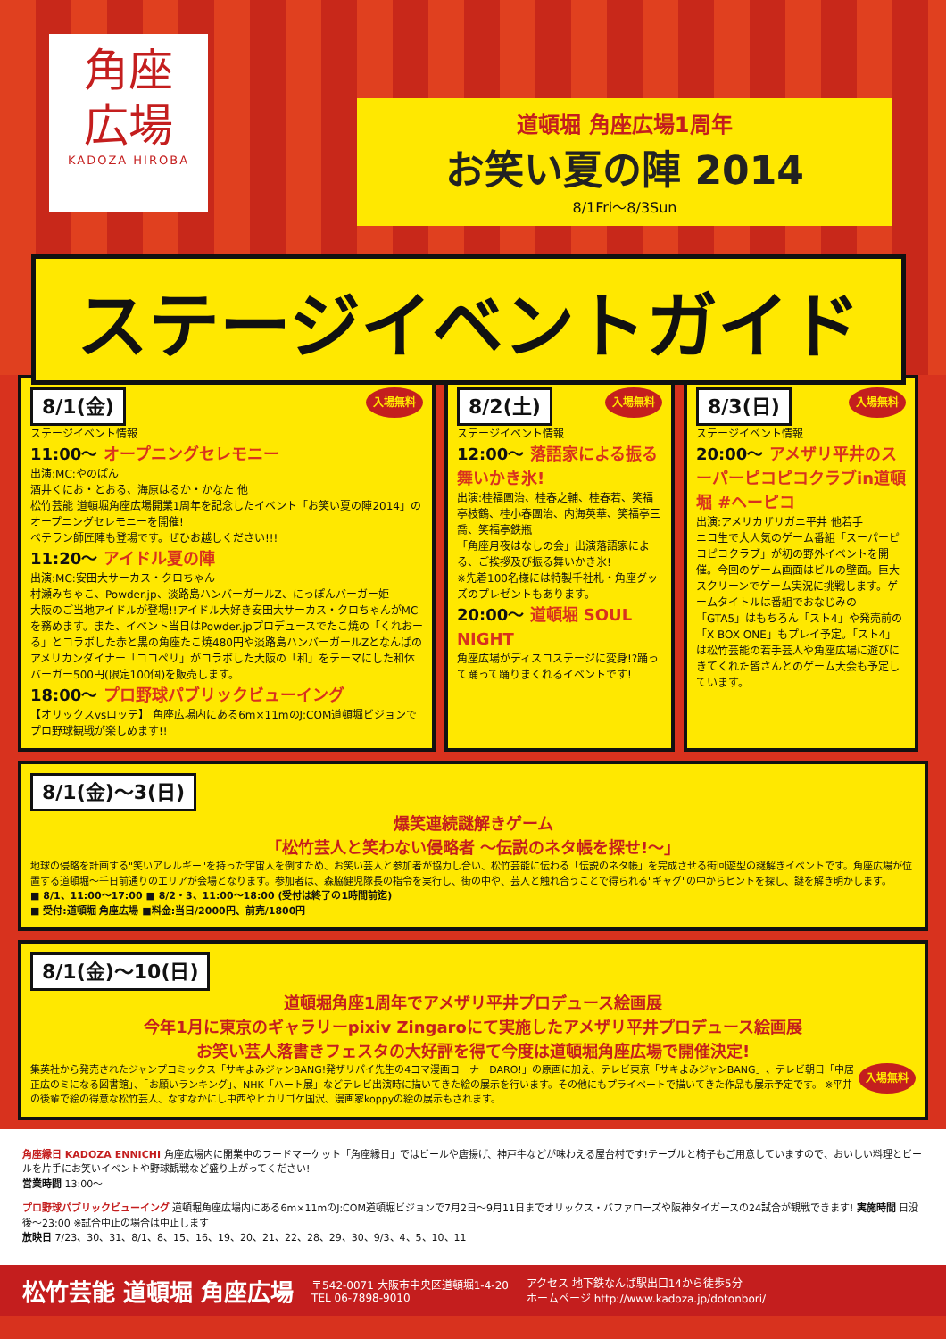角座
広場
KADOZA HIROBA
道頓堀 角座広場1周年
お笑い夏の陣 2014
8/1Fri〜8/3Sun
ステージイベントガイド
8/1(金)
入場無料
ステージイベント情報
11:00〜 オープニングセレモニー
出演:MC:やのぱん
酒井くにお・とおる、海原はるか・かなた 他
松竹芸能 道頓堀角座広場開業1周年を記念したイベント「お笑い夏の陣2014」のオープニングセレモニーを開催!
ベテラン師匠陣も登場です。ぜひお越しください!!!
11:20〜 アイドル夏の陣
出演:MC:安田大サーカス・クロちゃん
村瀬みちゃこ、Powder.jp、淡路島ハンバーガールZ、にっぽんバーガー姫
大阪のご当地アイドルが登場!!アイドル大好き安田大サーカス・クロちゃんがMCを務めます。また、イベント当日はPowder.jpプロデュースでたこ焼の「くれおーる」とコラボした赤と黒の角座たこ焼480円や淡路島ハンバーガールZとなんばのアメリカンダイナー「ココペリ」がコラボした大阪の「和」をテーマにした和休バーガー500円(限定100個)を販売します。
18:00〜 プロ野球パブリックビューイング
【オリックスvsロッテ】 角座広場内にある6m×11mのJ:COM道頓堀ビジョンでプロ野球観戦が楽しめます!!
8/2(土)
入場無料
ステージイベント情報
12:00〜 落語家による振る舞いかき氷!
出演:桂福團治、桂春之輔、桂春若、笑福亭枝鶴、桂小春團治、内海英華、笑福亭三喬、笑福亭鉄瓶
「角座月夜はなしの会」出演落語家による、ご挨拶及び振る舞いかき氷!
※先着100名様には特製千社札・角座グッズのプレゼントもあります。
20:00〜 道頓堀 SOUL NIGHT
角座広場がディスコステージに変身!?踊って踊って踊りまくれるイベントです!
8/3(日)
入場無料
ステージイベント情報
20:00〜 アメザリ平井のスーパーピコピコクラブin道頓堀 #ヘーピコ
出演:アメリカザリガニ平井 他若手
ニコ生で大人気のゲーム番組「スーパーピコピコクラブ」が初の野外イベントを開催。今回のゲーム画面はビルの壁面。巨大スクリーンでゲーム実況に挑戦します。ゲームタイトルは番組でおなじみの「GTA5」はもちろん「スト4」や発売前の「X BOX ONE」もプレイ予定。「スト4」は松竹芸能の若手芸人や角座広場に遊びにきてくれた皆さんとのゲーム大会も予定しています。
8/1(金)〜3(日)
爆笑連続謎解きゲーム
「松竹芸人と笑わない侵略者 〜伝説のネタ帳を探せ!〜」
地球の侵略を計画する"笑いアレルギー"を持った宇宙人を倒すため、お笑い芸人と参加者が協力し合い、松竹芸能に伝わる「伝説のネタ帳」を完成させる街回遊型の謎解きイベントです。角座広場が位置する道頓堀〜千日前通りのエリアが会場となります。参加者は、森脇健児隊長の指令を実行し、街の中や、芸人と触れ合うことで得られる"ギャグ"の中からヒントを探し、謎を解き明かします。
■ 8/1、11:00〜17:00 ■ 8/2・3、11:00〜18:00 (受付は終了の1時間前迄)
■ 受付:道頓堀 角座広場 ■料金:当日/2000円、前売/1800円
8/1(金)〜10(日)
道頓堀角座1周年でアメザリ平井プロデュース絵画展
今年1月に東京のギャラリーpixiv Zingaroにて実施したアメザリ平井プロデュース絵画展
お笑い芸人落書きフェスタの大好評を得て今度は道頓堀角座広場で開催決定!
入場無料 集英社から発売されたジャンプコミックス「サキよみジャンBANG!発ザリパイ先生の4コマ漫画コーナーDARO!」の原画に加え、テレビ東京「サキよみジャンBANG」、テレビ朝日「中居正広のミになる図書館」、「お願いランキング」、NHK「ハート展」などテレビ出演時に描いてきた絵の展示を行います。その他にもプライベートで描いてきた作品も展示予定です。 ※平井の後輩で絵の得意な松竹芸人、なすなかにし中西やヒカリゴケ国沢、漫画家koppyの絵の展示もされます。
角座縁日 KADOZA ENNICHI 角座広場内に開業中のフードマーケット「角座縁日」ではビールや唐揚げ、神戸牛などが味わえる屋台村です!テーブルと椅子もご用意していますので、おいしい料理とビールを片手にお笑いイベントや野球観戦など盛り上がってください!
営業時間 13:00〜
プロ野球パブリックビューイング 道頓堀角座広場内にある6m×11mのJ:COM道頓堀ビジョンで7月2日〜9月11日までオリックス・バファローズや阪神タイガースの24試合が観戦できます! 実施時間 日没後〜23:00 ※試合中止の場合は中止します
放映日 7/23、30、31、8/1、8、15、16、19、20、21、22、28、29、30、9/3、4、5、10、11
松竹芸能 道頓堀 角座広場 〒542-0071 大阪市中央区道頓堀1-4-20
TEL 06-7898-9010 アクセス 地下鉄なんば駅出口14から徒歩5分
ホームページ http://www.kadoza.jp/dotonbori/